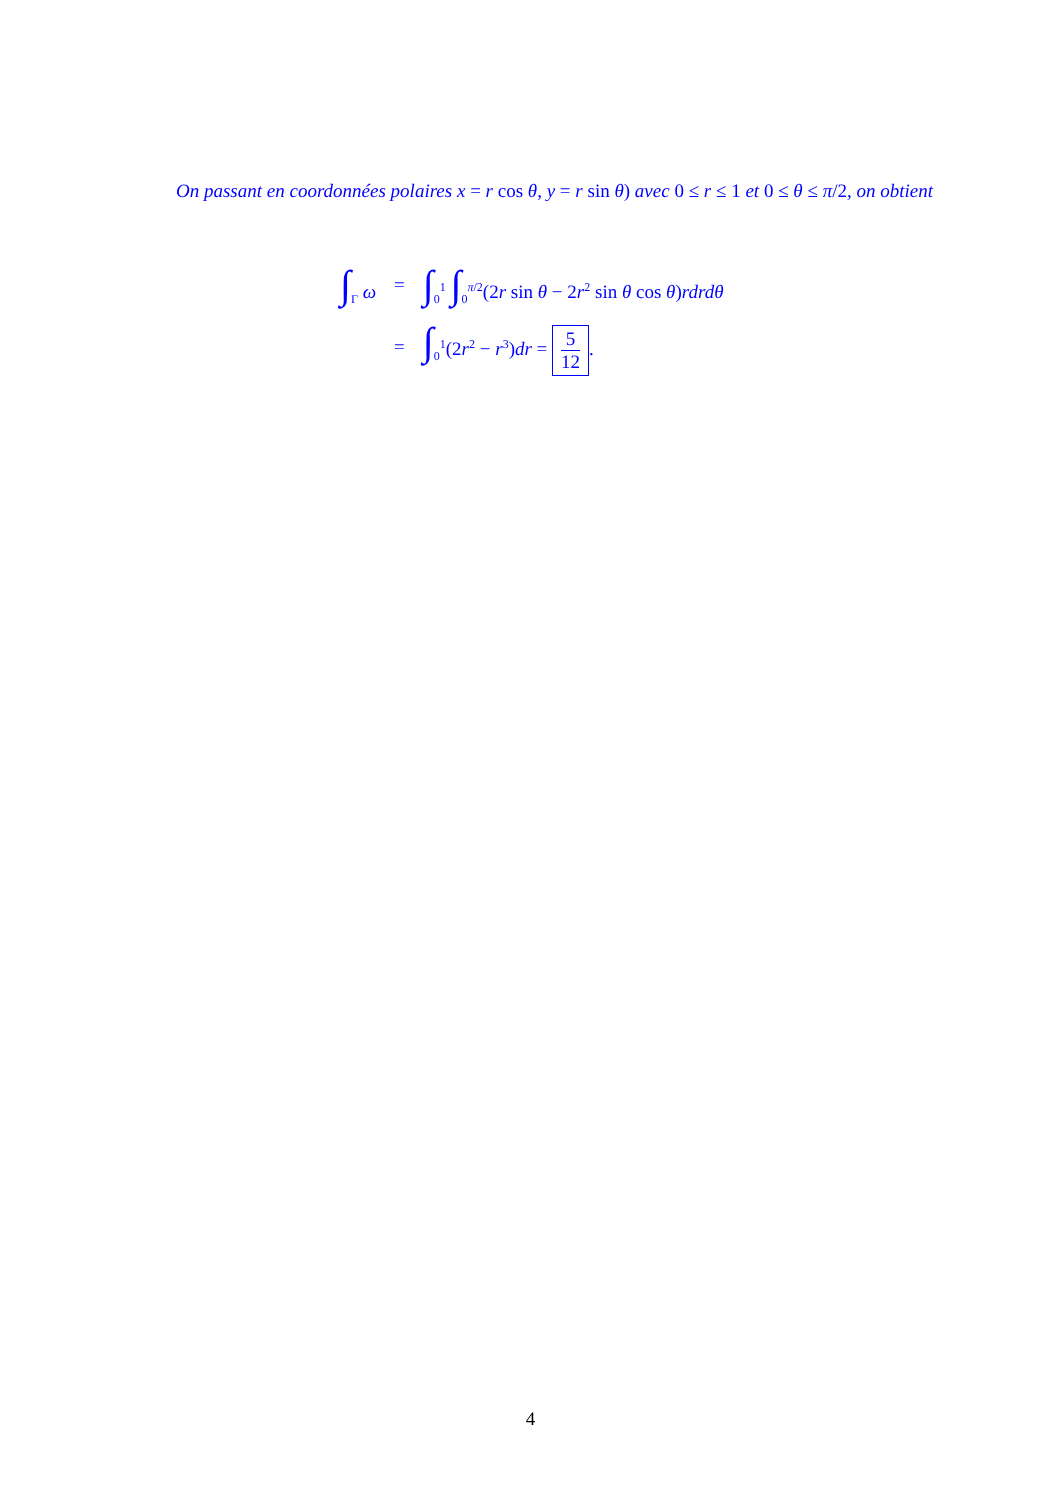On passant en coordonnées polaires x = r cos θ, y = r sin θ) avec 0 ≤ r ≤ 1 et 0 ≤ θ ≤ π/2, on obtient
| ∫<sub>Γ</sub> ω | = | ∫<sub>0</sub><sup>1</sup> ∫<sub>0</sub><sup>π/2</sup>(2 r sin θ − 2 r<sup>2</sup> sin θ cos θ ) rdrdθ |
| | = | ∫<sub>0</sub><sup>1</sup>(2 r<sup>2</sup> − r<sup>3</sup>) dr = 5 12 . |
4